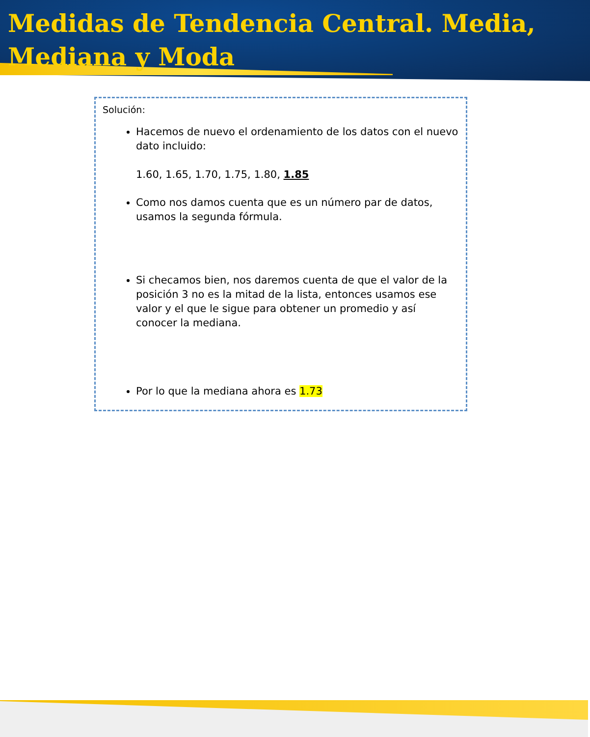Medidas de Tendencia Central. Media, Mediana y Moda
Solución:
Hacemos de nuevo el ordenamiento de los datos con el nuevo dato incluido:
1.60, 1.65, 1.70, 1.75, 1.80, 1.85
Como nos damos cuenta que es un número par de datos, usamos la segunda fórmula.
Si checamos bien, nos daremos cuenta de que el valor de la posición 3 no es la mitad de la lista, entonces usamos ese valor y el que le sigue para obtener un promedio y así conocer la mediana.
Por lo que la mediana ahora es 1.73